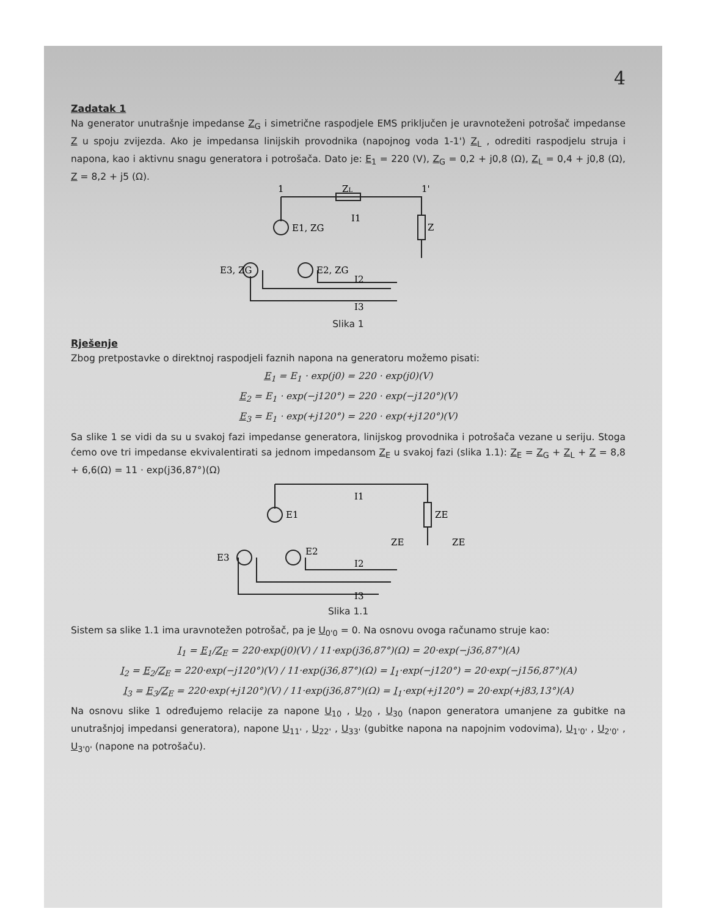4
Zadatak 1
Na generator unutrašnje impedanse Z<sub>G</sub> i simetrične raspodjele EMS priključen je uravnoteženi potrošač impedanse Z u spoju zvijezda. Ako je impedansa linijskih provodnika (napojnog voda 1-1') Z<sub>L</sub> , odrediti raspodjelu struja i napona, kao i aktivnu snagu generatora i potrošača. Dato je: E<sub>1</sub> = 220 (V), Z<sub>G</sub> = 0,2 + j0,8 (Ω), Z<sub>L</sub> = 0,4 + j0,8 (Ω), Z = 8,2 + j5 (Ω).
ZL
E1, ZG
E3, ZG
E2, ZG
Z
I1
I2
I3
1'
1
Slika 1
Rješenje
Zbog pretpostavke o direktnoj raspodjeli faznih napona na generatoru možemo pisati:
E<sub>1</sub> = E<sub>1</sub> · exp(j0) = 220 · exp(j0)(V)
E<sub>2</sub> = E<sub>1</sub> · exp(−j120°) = 220 · exp(−j120°)(V)
E<sub>3</sub> = E<sub>1</sub> · exp(+j120°) = 220 · exp(+j120°)(V)
Sa slike 1 se vidi da su u svakoj fazi impedanse generatora, linijskog provodnika i potrošača vezane u seriju. Stoga ćemo ove tri impedanse ekvivalentirati sa jednom impedansom Z<sub>E</sub> u svakoj fazi (slika 1.1): Z<sub>E</sub> = Z<sub>G</sub> + Z<sub>L</sub> + Z = 8,8 + 6,6(Ω) = 11 · exp(j36,87°)(Ω)
E1
E3
E2
ZE
ZE
ZE
I1
I2
I3
Slika 1.1
Sistem sa slike 1.1 ima uravnotežen potrošač, pa je U<sub>0'0</sub> = 0. Na osnovu ovoga računamo struje kao:
I<sub>1</sub> = E<sub>1</sub>/Z<sub>E</sub> = 220·exp(j0)(V) / 11·exp(j36,87°)(Ω) = 20·exp(−j36,87°)(A)
I<sub>2</sub> = E<sub>2</sub>/Z<sub>E</sub> = 220·exp(−j120°)(V) / 11·exp(j36,87°)(Ω) = I<sub>1</sub>·exp(−j120°) = 20·exp(−j156,87°)(A)
I<sub>3</sub> = E<sub>3</sub>/Z<sub>E</sub> = 220·exp(+j120°)(V) / 11·exp(j36,87°)(Ω) = I<sub>1</sub>·exp(+j120°) = 20·exp(+j83,13°)(A)
Na osnovu slike 1 određujemo relacije za napone U<sub>10</sub> , U<sub>20</sub> , U<sub>30</sub> (napon generatora umanjene za gubitke na unutrašnjoj impedansi generatora), napone U<sub>11'</sub> , U<sub>22'</sub> , U<sub>33'</sub> (gubitke napona na napojnim vodovima), U<sub>1'0'</sub> , U<sub>2'0'</sub> , U<sub>3'0'</sub> (napone na potrošaču).